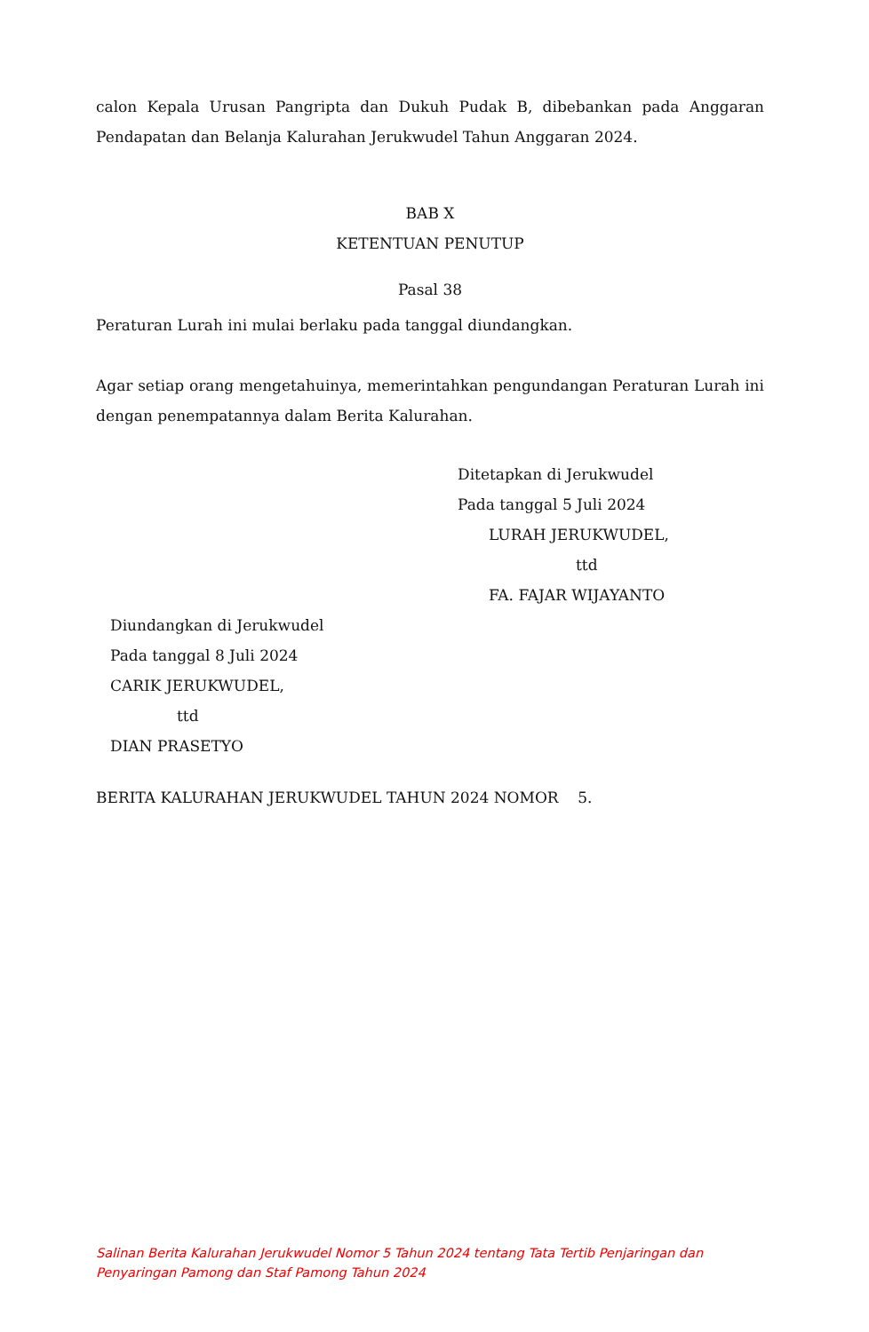calon Kepala Urusan Pangripta dan Dukuh Pudak B, dibebankan pada Anggaran Pendapatan dan Belanja Kalurahan Jerukwudel Tahun Anggaran 2024.
BAB X
KETENTUAN PENUTUP
Pasal 38
Peraturan Lurah ini mulai berlaku pada tanggal diundangkan.
Agar setiap orang mengetahuinya, memerintahkan pengundangan Peraturan Lurah ini dengan penempatannya dalam Berita Kalurahan.
Ditetapkan di Jerukwudel
Pada tanggal 5 Juli 2024
LURAH JERUKWUDEL,
ttd
FA. FAJAR WIJAYANTO
Diundangkan di Jerukwudel
Pada tanggal 8 Juli 2024
CARIK JERUKWUDEL,
ttd
DIAN PRASETYO
BERITA KALURAHAN JERUKWUDEL TAHUN 2024 NOMOR 5.
Salinan Berita Kalurahan Jerukwudel Nomor 5 Tahun 2024 tentang Tata Tertib Penjaringan dan Penyaringan Pamong dan Staf Pamong Tahun 2024